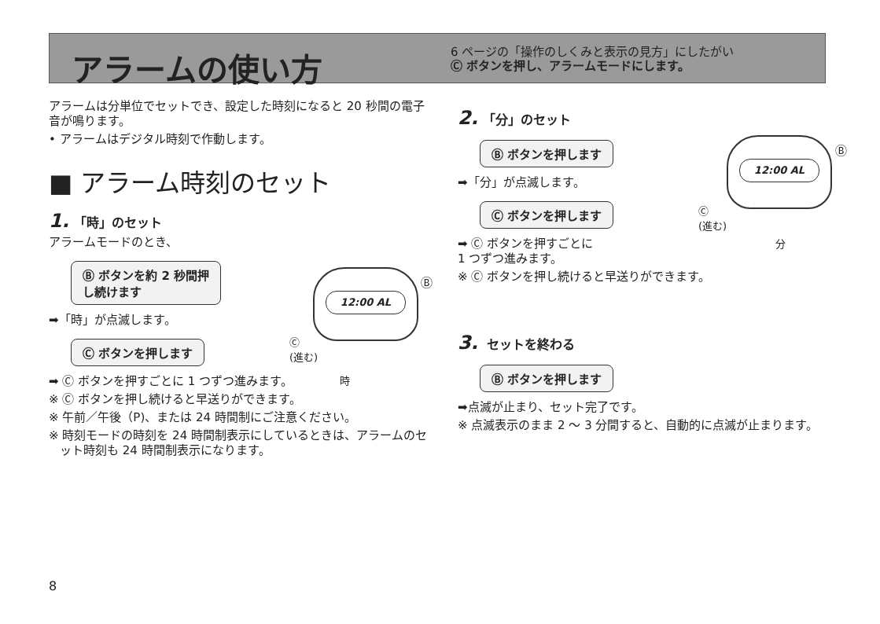アラームの使い方
6 ページの「操作のしくみと表示の見方」にしたがい
Ⓒ ボタンを押し、アラームモードにします。
アラームは分単位でセットでき、設定した時刻になると 20 秒間の電子音が鳴ります。
• アラームはデジタル時刻で作動します。
■ アラーム時刻のセット
1. 「時」のセット
アラームモードのとき、
Ⓑ ボタンを約 2 秒間押
し続けます
➡「時」が点滅します。
Ⓒ ボタンを押します
➡ Ⓒ ボタンを押すごとに 1 つずつ進みます。
※ Ⓒ ボタンを押し続けると早送りができます。
※ 午前／午後（P)、または 24 時間制にご注意ください。
※ 時刻モードの時刻を 24 時間制表示にしているときは、アラームのセット時刻も 24 時間制表示になります。
12:00 AL
Ⓑ
Ⓒ
(進む)
時
2. 「分」のセット
Ⓑ ボタンを押します
➡「分」が点滅します。
Ⓒ ボタンを押します
➡ Ⓒ ボタンを押すごとに
1 つずつ進みます。
※ Ⓒ ボタンを押し続けると早送りができます。
3. セットを終わる
Ⓑ ボタンを押します
➡点滅が止まり、セット完了です。
※ 点滅表示のまま 2 ～ 3 分間すると、自動的に点滅が止まります。
12:00 AL
Ⓑ
Ⓒ
(進む)
分
8